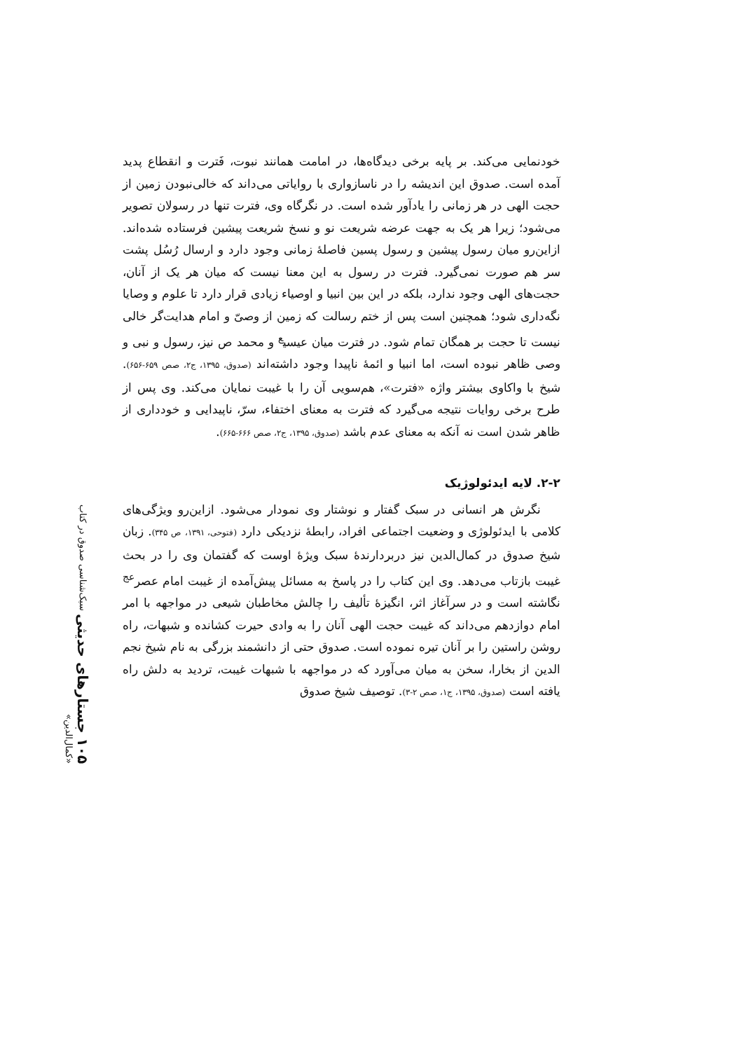خودنمایی می‌کند. بر پایه برخی دیدگاه‌ها، در امامت همانند نبوت، فَترت و انقطاع پدید آمده است. صدوق این اندیشه را در ناسازواری با روایاتی می‌داند که خالی‌نبودن زمین از حجت الهی در هر زمانی را یادآور شده است. در نگرگاه وی، فترت تنها در رسولان تصویر می‌شود؛ زیرا هر یک به جهت عرضه شریعت نو و نسخ شریعت پیشین فرستاده شده‌اند. ازاین‌رو میان رسول پیشین و رسول پسین فاصلهٔ زمانی وجود دارد و ارسال رُسُل پشت سر هم صورت نمی‌گیرد. فترت در رسول به این معنا نیست که میان هر یک از آنان، حجت‌های الهی وجود ندارد، بلکه در این بین انبیا و اوصیاء زیادی قرار دارد تا علوم و وصایا نگه‌داری شود؛ همچنین است پس از ختم رسالت که زمین از وصیّ و امام هدایت‌گر خالی نیست تا حجت بر همگان تمام شود. در فترت میان عیسی<sup>ع</sup> و محمد ص نیز، رسول و نبی و وصی ظاهر نبوده است، اما انبیا و ائمهٔ ناپیدا وجود داشته‌اند (صدوق، ۱۳۹۵، ج۲، صص ۶۵۹-۶۵۶). شیخ با واکاوی بیشتر واژه «فترت»، هم‌سویی آن را با غیبت نمایان می‌کند. وی پس از طرح برخی روایات نتیجه می‌گیرد که فترت به معنای اختفاء، سرّ، ناپیدایی و خودداری از ظاهر شدن است نه آنکه به معنای عدم باشد (صدوق، ۱۳۹۵، ج۲، صص ۶۶۶-۶۶۵).
۲-۲. لایه ایدئولوژیک
نگرش هر انسانی در سبک گفتار و نوشتار وی نمودار می‌شود. ازاین‌رو ویژگی‌های کلامی با ایدئولوژی و وضعیت اجتماعی افراد، رابطهٔ نزدیکی دارد (فتوحی، ۱۳۹۱، ص ۳۴۵). زبان شیخ صدوق در کمال‌الدین نیز دربردارندهٔ سبک ویژهٔ اوست که گفتمان وی را در بحث غیبت بازتاب می‌دهد. وی این کتاب را در پاسخ به مسائل پیش‌آمده از غیبت امام عصر<sup>عج</sup> نگاشته است و در سرآغاز اثر، انگیزهٔ تألیف را چالش مخاطبان شیعی در مواجهه با امر امام دوازدهم می‌داند که غیبت حجت الهی آنان را به وادی حیرت کشانده و شبهات، راه روشن راستین را بر آنان تیره نموده است. صدوق حتی از دانشمند بزرگی به نام شیخ نجم الدین از بخارا، سخن به میان می‌آورد که در مواجهه با شبهات غیبت، تردید به دلش راه یافته است (صدوق، ۱۳۹۵، ج۱، صص ۲-۳). توصیف شیخ صدوق
۱۰۵ جستارهای حدیثی سبک‌شناسی صدوق در کتاب «کمال‌الدین»